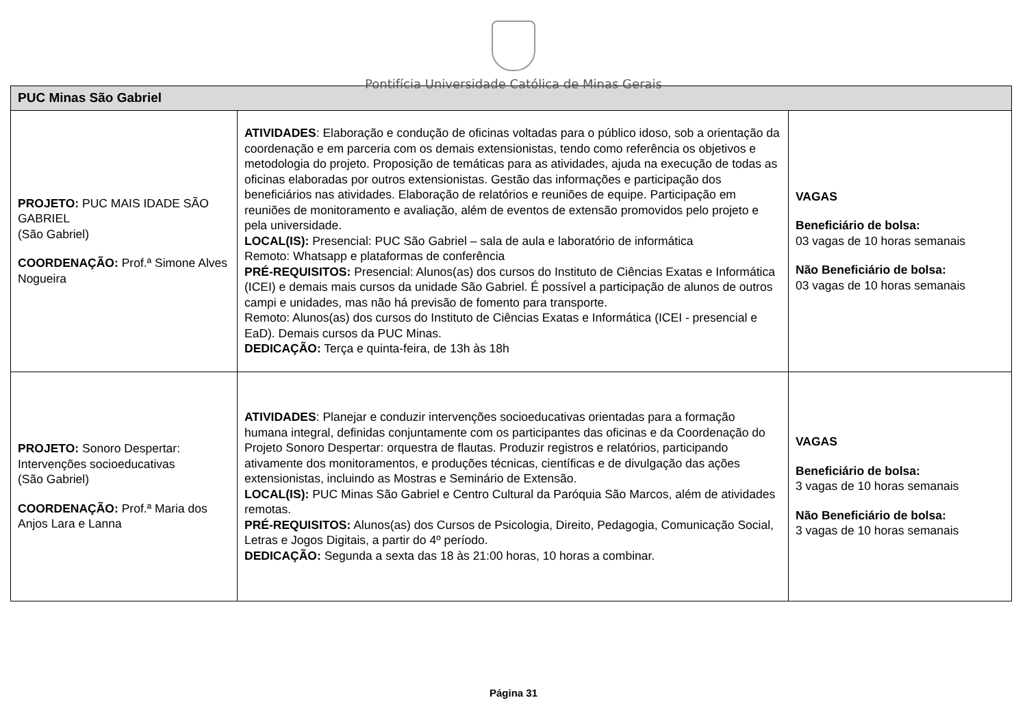Pontifícia Universidade Católica de Minas Gerais
| PUC Minas São Gabriel | | |
| --- | --- | --- |
| PROJETO: PUC MAIS IDADE SÃO GABRIEL (São Gabriel) COORDENAÇÃO: Prof.ª Simone Alves Nogueira | ATIVIDADES : Elaboração e condução de oficinas voltadas para o público idoso, sob a orientação da coordenação e em parceria com os demais extensionistas, tendo como referência os objetivos e metodologia do projeto. Proposição de temáticas para as atividades, ajuda na execução de todas as oficinas elaboradas por outros extensionistas. Gestão das informações e participação dos beneficiários nas atividades. Elaboração de relatórios e reuniões de equipe. Participação em reuniões de monitoramento e avaliação, além de eventos de extensão promovidos pelo projeto e pela universidade. LOCAL(IS): Presencial: PUC São Gabriel – sala de aula e laboratório de informática Remoto: Whatsapp e plataformas de conferência PRÉ-REQUISITOS: Presencial: Alunos(as) dos cursos do Instituto de Ciências Exatas e Informática (ICEI) e demais mais cursos da unidade São Gabriel. É possível a participação de alunos de outros campi e unidades, mas não há previsão de fomento para transporte. Remoto: Alunos(as) dos cursos do Instituto de Ciências Exatas e Informática (ICEI - presencial e EaD). Demais cursos da PUC Minas. DEDICAÇÃO: Terça e quinta-feira, de 13h às 18h | VAGAS Beneficiário de bolsa: 03 vagas de 10 horas semanais Não Beneficiário de bolsa: 03 vagas de 10 horas semanais |
| PROJETO: Sonoro Despertar: Intervenções socioeducativas (São Gabriel) COORDENAÇÃO: Prof.ª Maria dos Anjos Lara e Lanna | ATIVIDADES : Planejar e conduzir intervenções socioeducativas orientadas para a formação humana integral, definidas conjuntamente com os participantes das oficinas e da Coordenação do Projeto Sonoro Despertar: orquestra de flautas. Produzir registros e relatórios, participando ativamente dos monitoramentos, e produções técnicas, científicas e de divulgação das ações extensionistas, incluindo as Mostras e Seminário de Extensão. LOCAL(IS): PUC Minas São Gabriel e Centro Cultural da Paróquia São Marcos, além de atividades remotas. PRÉ-REQUISITOS: Alunos(as) dos Cursos de Psicologia, Direito, Pedagogia, Comunicação Social, Letras e Jogos Digitais, a partir do 4º período. DEDICAÇÃO: Segunda a sexta das 18 às 21:00 horas, 10 horas a combinar. | VAGAS Beneficiário de bolsa: 3 vagas de 10 horas semanais Não Beneficiário de bolsa: 3 vagas de 10 horas semanais |
Página 31